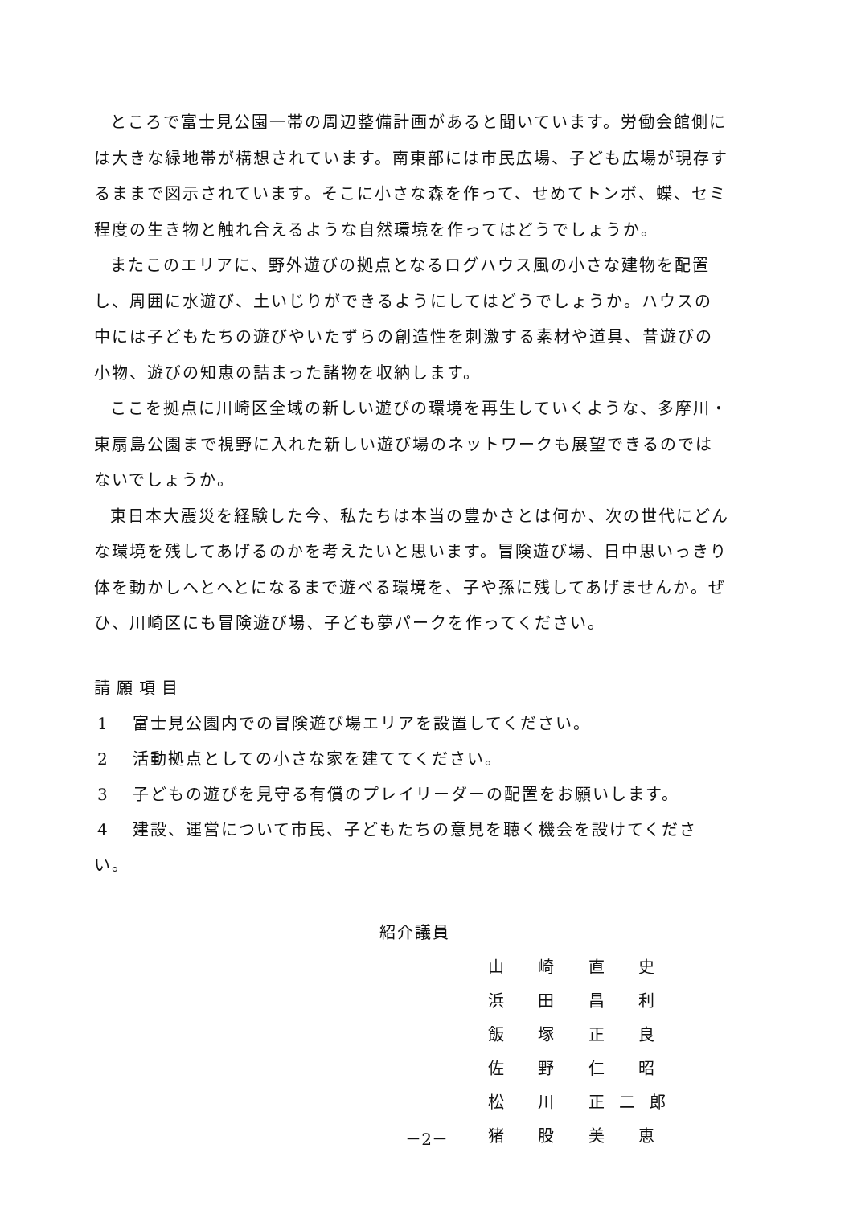ところで富士見公園一帯の周辺整備計画があると聞いています。労働会館側には大きな緑地帯が構想されています。南東部には市民広場、子ども広場が現存するままで図示されています。そこに小さな森を作って、せめてトンボ、蝶、セミ程度の生き物と触れ合えるような自然環境を作ってはどうでしょうか。
またこのエリアに、野外遊びの拠点となるログハウス風の小さな建物を配置し、周囲に水遊び、土いじりができるようにしてはどうでしょうか。ハウスの中には子どもたちの遊びやいたずらの創造性を刺激する素材や道具、昔遊びの小物、遊びの知恵の詰まった諸物を収納します。
ここを拠点に川崎区全域の新しい遊びの環境を再生していくような、多摩川・東扇島公園まで視野に入れた新しい遊び場のネットワークも展望できるのではないでしょうか。
東日本大震災を経験した今、私たちは本当の豊かさとは何か、次の世代にどんな環境を残してあげるのかを考えたいと思います。冒険遊び場、日中思いっきり体を動かしへとへとになるまで遊べる環境を、子や孫に残してあげませんか。ぜひ、川崎区にも冒険遊び場、子ども夢パークを作ってください。
請願項目
1 富士見公園内での冒険遊び場エリアを設置してください。
2 活動拠点としての小さな家を建ててください。
3 子どもの遊びを見守る有償のプレイリーダーの配置をお願いします。
4 建設、運営について市民、子どもたちの意見を聴く機会を設けてください。
紹介議員
山 崎 直 史
浜 田 昌 利
飯 塚 正 良
佐 野 仁 昭
松 川 正二郎
猪 股 美 恵
－2－